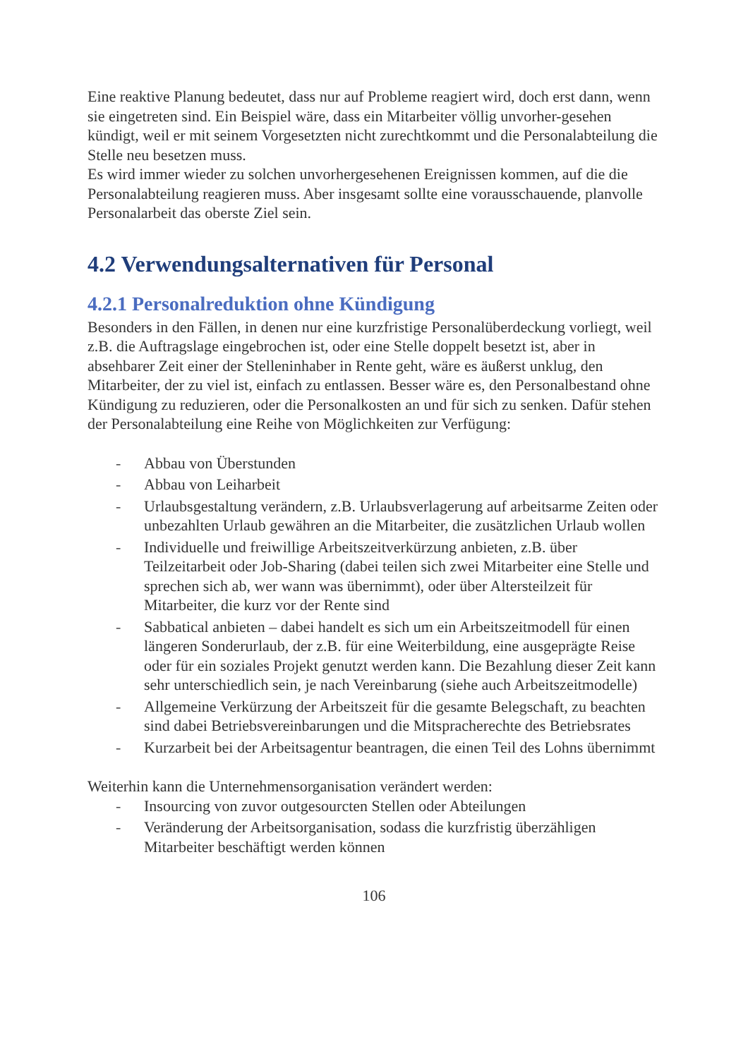Eine reaktive Planung bedeutet, dass nur auf Probleme reagiert wird, doch erst dann, wenn sie eingetreten sind. Ein Beispiel wäre, dass ein Mitarbeiter völlig unvorher-gesehen kündigt, weil er mit seinem Vorgesetzten nicht zurechtkommt und die Personalabteilung die Stelle neu besetzen muss.
Es wird immer wieder zu solchen unvorhergesehenen Ereignissen kommen, auf die die Personalabteilung reagieren muss. Aber insgesamt sollte eine vorausschauende, planvolle Personalarbeit das oberste Ziel sein.
4.2 Verwendungsalternativen für Personal
4.2.1 Personalreduktion ohne Kündigung
Besonders in den Fällen, in denen nur eine kurzfristige Personalüberdeckung vorliegt, weil z.B. die Auftragslage eingebrochen ist, oder eine Stelle doppelt besetzt ist, aber in absehbarer Zeit einer der Stelleninhaber in Rente geht, wäre es äußerst unklug, den Mitarbeiter, der zu viel ist, einfach zu entlassen. Besser wäre es, den Personalbestand ohne Kündigung zu reduzieren, oder die Personalkosten an und für sich zu senken. Dafür stehen der Personalabteilung eine Reihe von Möglichkeiten zur Verfügung:
- Abbau von Überstunden
- Abbau von Leiharbeit
- Urlaubsgestaltung verändern, z.B. Urlaubsverlagerung auf arbeitsarme Zeiten oder unbezahlten Urlaub gewähren an die Mitarbeiter, die zusätzlichen Urlaub wollen
- Individuelle und freiwillige Arbeitszeitverkürzung anbieten, z.B. über Teilzeitarbeit oder Job-Sharing (dabei teilen sich zwei Mitarbeiter eine Stelle und sprechen sich ab, wer wann was übernimmt), oder über Altersteilzeit für Mitarbeiter, die kurz vor der Rente sind
- Sabbatical anbieten – dabei handelt es sich um ein Arbeitszeitmodell für einen längeren Sonderurlaub, der z.B. für eine Weiterbildung, eine ausgeprägte Reise oder für ein soziales Projekt genutzt werden kann. Die Bezahlung dieser Zeit kann sehr unterschiedlich sein, je nach Vereinbarung (siehe auch Arbeitszeitmodelle)
- Allgemeine Verkürzung der Arbeitszeit für die gesamte Belegschaft, zu beachten sind dabei Betriebsvereinbarungen und die Mitspracherechte des Betriebsrates
- Kurzarbeit bei der Arbeitsagentur beantragen, die einen Teil des Lohns übernimmt
Weiterhin kann die Unternehmensorganisation verändert werden:
- Insourcing von zuvor outgesourcten Stellen oder Abteilungen
- Veränderung der Arbeitsorganisation, sodass die kurzfristig überzähligen Mitarbeiter beschäftigt werden können
106